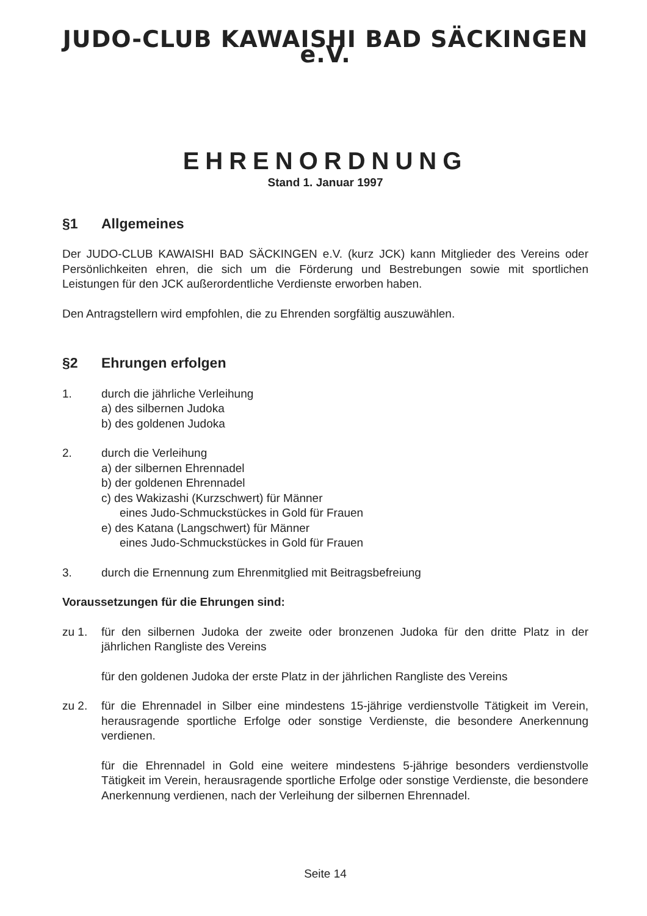JUDO-CLUB KAWAISHI BAD SÄCKINGEN e.V.
EHRENORDNUNG
Stand 1. Januar 1997
§1 Allgemeines
Der JUDO-CLUB KAWAISHI BAD SÄCKINGEN e.V. (kurz JCK) kann Mitglieder des Vereins oder Persönlichkeiten ehren, die sich um die Förderung und Bestrebungen sowie mit sportlichen Leistungen für den JCK außerordentliche Verdienste erworben haben.
Den Antragstellern wird empfohlen, die zu Ehrenden sorgfältig auszuwählen.
§2 Ehrungen erfolgen
1. durch die jährliche Verleihung
a) des silbernen Judoka
b) des goldenen Judoka
2. durch die Verleihung
a) der silbernen Ehrennadel
b) der goldenen Ehrennadel
c) des Wakizashi (Kurzschwert) für Männer
eines Judo-Schmuckstückes in Gold für Frauen
e) des Katana (Langschwert) für Männer
eines Judo-Schmuckstückes in Gold für Frauen
3. durch die Ernennung zum Ehrenmitglied mit Beitragsbefreiung
Voraussetzungen für die Ehrungen sind:
zu 1. für den silbernen Judoka der zweite oder bronzenen Judoka für den dritte Platz in der jährlichen Rangliste des Vereins
für den goldenen Judoka der erste Platz in der jährlichen Rangliste des Vereins
zu 2. für die Ehrennadel in Silber eine mindestens 15-jährige verdienstvolle Tätigkeit im Verein, herausragende sportliche Erfolge oder sonstige Verdienste, die besondere Anerkennung verdienen.
für die Ehrennadel in Gold eine weitere mindestens 5-jährige besonders verdienstvolle Tätigkeit im Verein, herausragende sportliche Erfolge oder sonstige Verdienste, die besondere Anerkennung verdienen, nach der Verleihung der silbernen Ehrennadel.
Seite 14